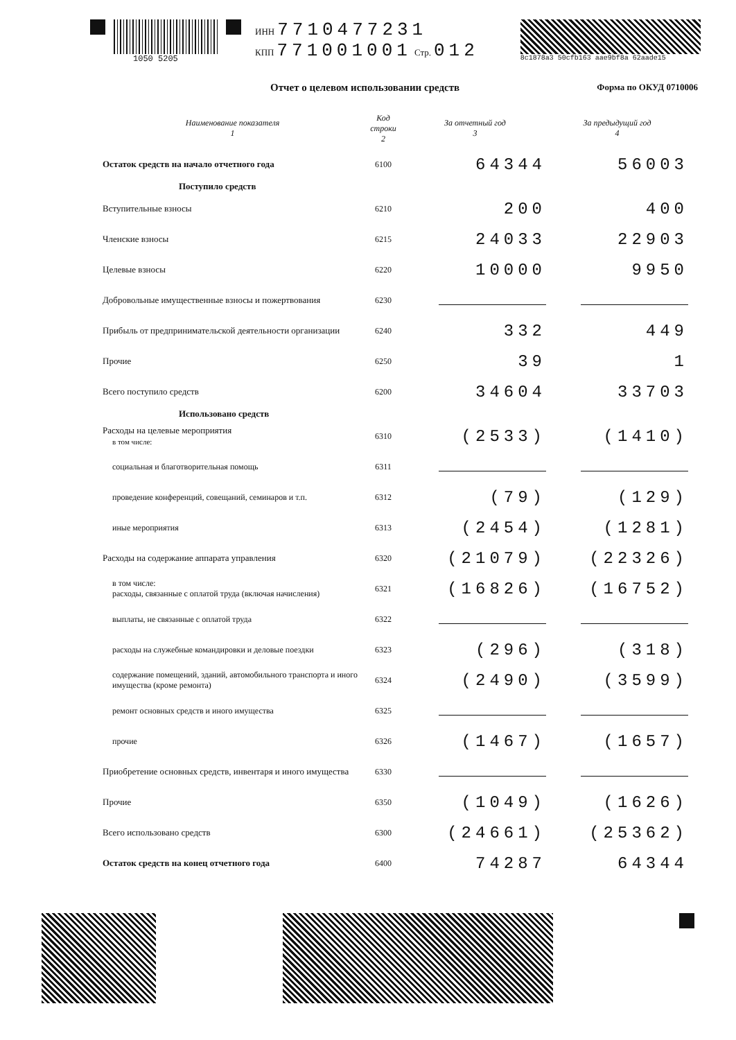1050 5205 ИНН 7710477231
КПП 771001001 Стр. 012
8c1878a3 50cfb163 aae9bf8a 62aade15
Отчет о целевом использовании средств Форма по ОКУД 0710006
| Наименование показателя 1 | Код строки 2 | За отчетный год 3 | За предыдущий год 4 |
| --- | --- | --- | --- |
| Остаток средств на начало отчетного года | 6100 | 64344 | 56003 |
| Поступило средств | | | |
| Вступительные взносы | 6210 | 200 | 400 |
| Членские взносы | 6215 | 24033 | 22903 |
| Целевые взносы | 6220 | 10000 | 9950 |
| Добровольные имущественные взносы и пожертвования | 6230 | | |
| Прибыль от предпринимательской деятельности организации | 6240 | 332 | 449 |
| Прочие | 6250 | 39 | 1 |
| Всего поступило средств | 6200 | 34604 | 33703 |
| Использовано средств | | | |
| Расходы на целевые мероприятия в том числе: | 6310 | (2533) | (1410) |
| социальная и благотворительная помощь | 6311 | | |
| проведение конференций, совещаний, семинаров и т.п. | 6312 | (79) | (129) |
| иные мероприятия | 6313 | (2454) | (1281) |
| Расходы на содержание аппарата управления | 6320 | (21079) | (22326) |
| в том числе: расходы, связанные с оплатой труда (включая начисления) | 6321 | (16826) | (16752) |
| выплаты, не связанные с оплатой труда | 6322 | | |
| расходы на служебные командировки и деловые поездки | 6323 | (296) | (318) |
| содержание помещений, зданий, автомобильного транспорта и иного имущества (кроме ремонта) | 6324 | (2490) | (3599) |
| ремонт основных средств и иного имущества | 6325 | | |
| прочие | 6326 | (1467) | (1657) |
| Приобретение основных средств, инвентаря и иного имущества | 6330 | | |
| Прочие | 6350 | (1049) | (1626) |
| Всего использовано средств | 6300 | (24661) | (25362) |
| Остаток средств на конец отчетного года | 6400 | 74287 | 64344 |